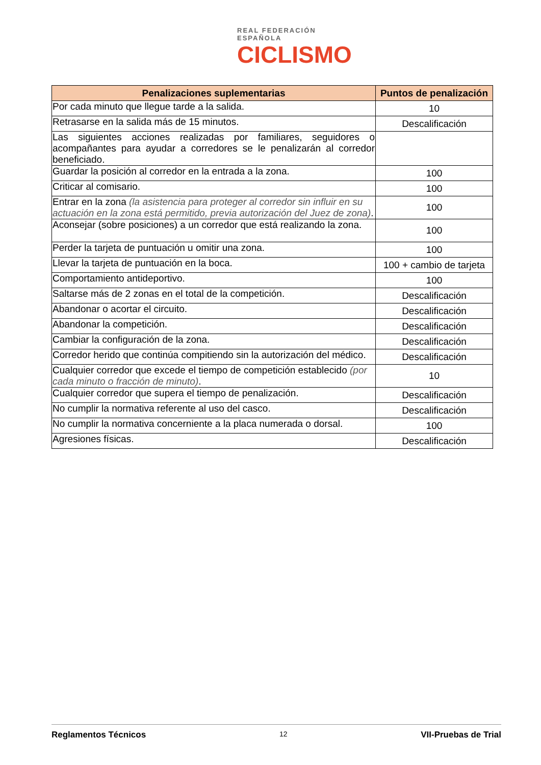REAL FEDERACIÓN ESPAÑOLA
CICLISMO
| Penalizaciones suplementarias | Puntos de penalización |
| --- | --- |
| Por cada minuto que llegue tarde a la salida. | 10 |
| Retrasarse en la salida más de 15 minutos. | Descalificación |
| Las siguientes acciones realizadas por familiares, seguidores o acompañantes para ayudar a corredores se le penalizarán al corredor beneficiado. | |
| Guardar la posición al corredor en la entrada a la zona. | 100 |
| Criticar al comisario. | 100 |
| Entrar en la zona (la asistencia para proteger al corredor sin influir en su actuación en la zona está permitido, previa autorización del Juez de zona) . | 100 |
| Aconsejar (sobre posiciones) a un corredor que está realizando la zona. | 100 |
| Perder la tarjeta de puntuación u omitir una zona. | 100 |
| Llevar la tarjeta de puntuación en la boca. | 100 + cambio de tarjeta |
| Comportamiento antideportivo. | 100 |
| Saltarse más de 2 zonas en el total de la competición. | Descalificación |
| Abandonar o acortar el circuito. | Descalificación |
| Abandonar la competición. | Descalificación |
| Cambiar la configuración de la zona. | Descalificación |
| Corredor herido que continúa compitiendo sin la autorización del médico. | Descalificación |
| Cualquier corredor que excede el tiempo de competición establecido (por cada minuto o fracción de minuto) . | 10 |
| Cualquier corredor que supera el tiempo de penalización. | Descalificación |
| No cumplir la normativa referente al uso del casco. | Descalificación |
| No cumplir la normativa concerniente a la placa numerada o dorsal. | 100 |
| Agresiones físicas. | Descalificación |
Reglamentos Técnicos 12 VII-Pruebas de Trial